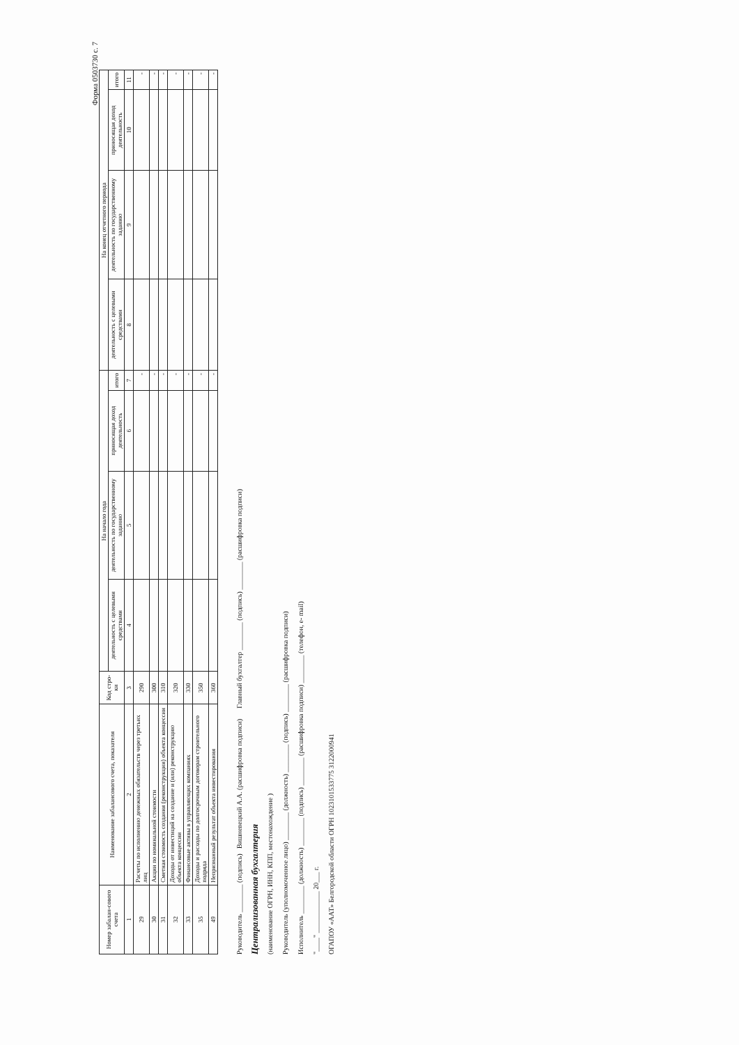Форма 0503730 с. 7
| Номер забалан-сового счета | Наименование забалансового счета, показателя | Код стро-ки | На начало года | | | | На конец отчетного периода | | | |
| --- | --- | --- | --- | --- | --- | --- | --- | --- | --- | --- |
| | | | деятельность с целевыми средствами | деятельность по государственному заданию | приносящая доход деятельность | итого | деятельность с целевыми средствами | деятельность по государственному заданию | приносящая доход деятельность | итого |
| 1 | 2 | 3 | 4 | 5 | 6 | 7 | 8 | 9 | 10 | 11 |
| 29 | Расчеты по исполнению денежных обязательств через третьих лиц | 290 | | | | - | | | | - |
| 30 | Акции по номинальной стоимости | 300 | | | | - | | | | - |
| 31 | Сметная стоимость создания (реконструкции) объекта концессии | 310 | | | | - | | | | - |
| 32 | Доходы от инвестиций на создание и (или) реконструкцию объекта концессии | 320 | | | | - | | | | - |
| 33 | Финансовые активы в управляющих компаниях | 330 | | | | - | | | | - |
| 35 | Доходы и расходы по долгосрочным договорам строительного подряда | 350 | | | | - | | | | - |
| 49 | Непризнанный результат объекта инвестирования | 360 | | | | - | | | | - |
Руководитель ________ (подпись) Вишневецкий А.А. (расшифровка подписи) Главный бухгалтер ________ (подпись) ________ (расшифровка подписи)
Централизованная бухгалтерия
(наименование ОГРН, ИНН, КПП, местонахождение )
Руководитель (уполномоченное лицо) ________ (должность) ________ (подпись) ________ (расшифровка подписи)
Исполнитель ________ (должность) ________ (подпись) ________ (расшифровка подписи) ________ (телефон, e- mail)
"____" ____________ 20___ г.
ОГАПОУ «ААТ» Белгородской области ОГРН 1023101533775 3122000941